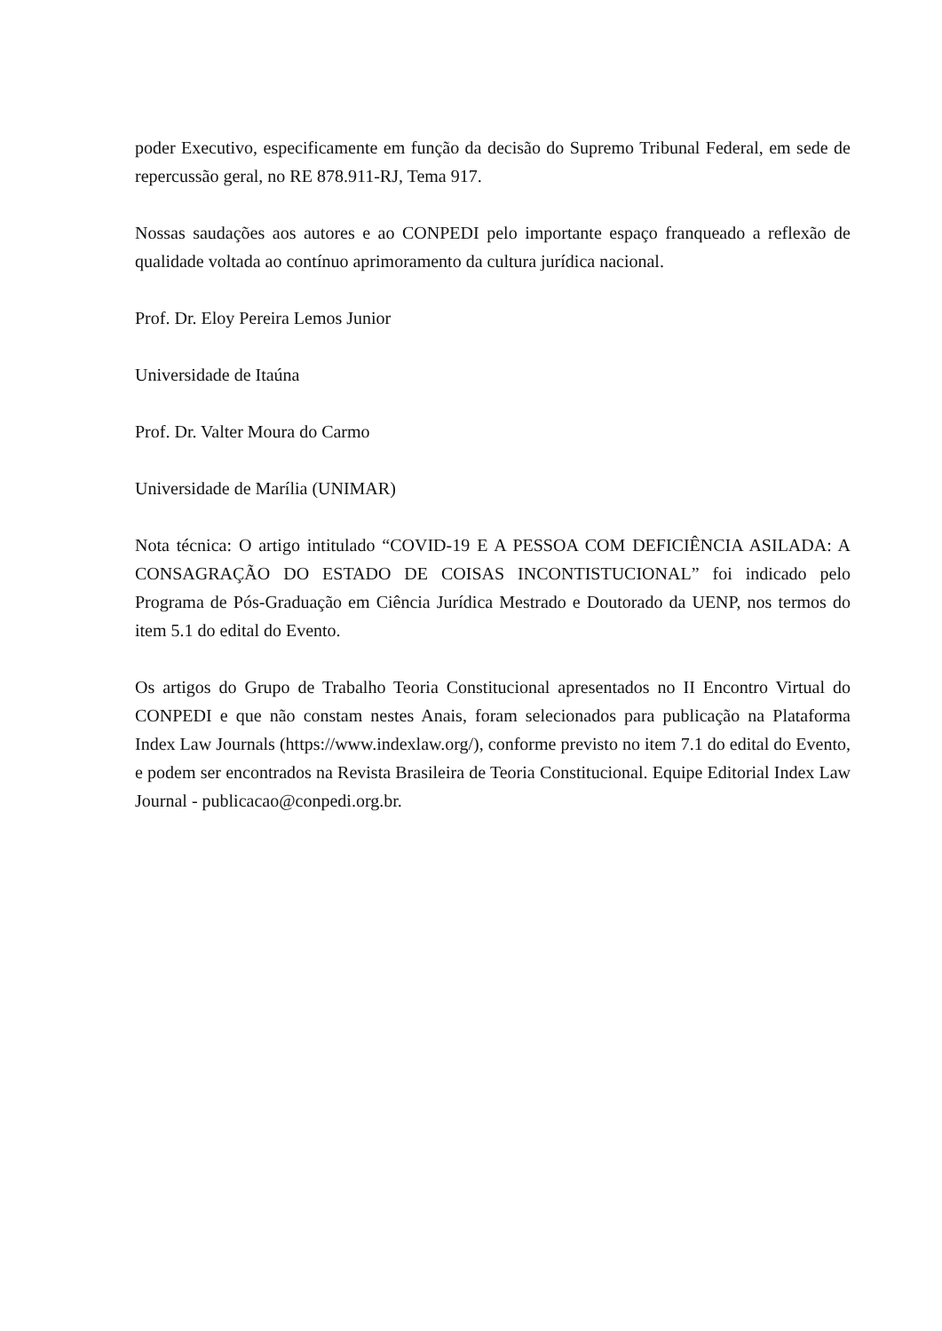poder Executivo, especificamente em função da decisão do Supremo Tribunal Federal, em sede de repercussão geral, no RE 878.911-RJ, Tema 917.
Nossas saudações aos autores e ao CONPEDI pelo importante espaço franqueado a reflexão de qualidade voltada ao contínuo aprimoramento da cultura jurídica nacional.
Prof. Dr. Eloy Pereira Lemos Junior
Universidade de Itaúna
Prof. Dr. Valter Moura do Carmo
Universidade de Marília (UNIMAR)
Nota técnica: O artigo intitulado “COVID-19 E A PESSOA COM DEFICIÊNCIA ASILADA: A CONSAGRAÇÃO DO ESTADO DE COISAS INCONTISTUCIONAL” foi indicado pelo Programa de Pós-Graduação em Ciência Jurídica Mestrado e Doutorado da UENP, nos termos do item 5.1 do edital do Evento.
Os artigos do Grupo de Trabalho Teoria Constitucional apresentados no II Encontro Virtual do CONPEDI e que não constam nestes Anais, foram selecionados para publicação na Plataforma Index Law Journals (https://www.indexlaw.org/), conforme previsto no item 7.1 do edital do Evento, e podem ser encontrados na Revista Brasileira de Teoria Constitucional. Equipe Editorial Index Law Journal - publicacao@conpedi.org.br.